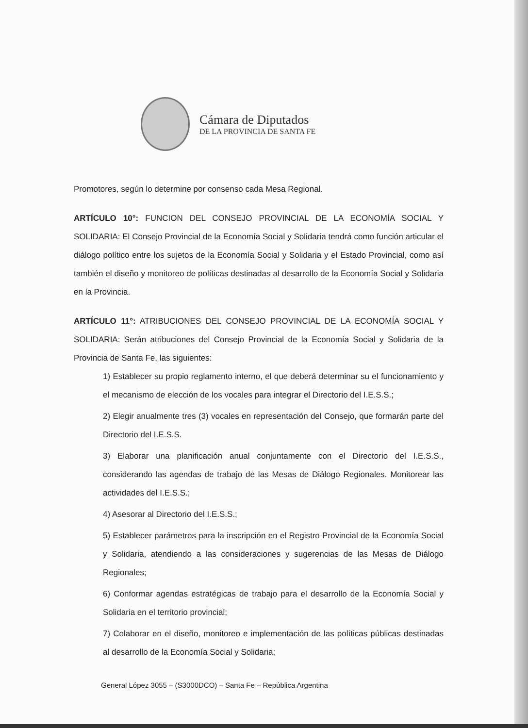Cámara de Diputados
DE LA PROVINCIA DE SANTA FE
Promotores, según lo determine por consenso cada Mesa Regional.
ARTÍCULO 10°: FUNCION DEL CONSEJO PROVINCIAL DE LA ECONOMÍA SOCIAL Y SOLIDARIA: El Consejo Provincial de la Economía Social y Solidaria tendrá como función articular el diálogo político entre los sujetos de la Economía Social y Solidaria y el Estado Provincial, como así también el diseño y monitoreo de políticas destinadas al desarrollo de la Economía Social y Solidaria en la Provincia.
ARTÍCULO 11°: ATRIBUCIONES DEL CONSEJO PROVINCIAL DE LA ECONOMÍA SOCIAL Y SOLIDARIA: Serán atribuciones del Consejo Provincial de la Economía Social y Solidaria de la Provincia de Santa Fe, las siguientes:
1) Establecer su propio reglamento interno, el que deberá determinar su el funcionamiento y el mecanismo de elección de los vocales para integrar el Directorio del I.E.S.S.;
2) Elegir anualmente tres (3) vocales en representación del Consejo, que formarán parte del Directorio del I.E.S.S.
3) Elaborar una planificación anual conjuntamente con el Directorio del I.E.S.S., considerando las agendas de trabajo de las Mesas de Diálogo Regionales. Monitorear las actividades del I.E.S.S.;
4) Asesorar al Directorio del I.E.S.S.;
5) Establecer parámetros para la inscripción en el Registro Provincial de la Economía Social y Solidaria, atendiendo a las consideraciones y sugerencias de las Mesas de Diálogo Regionales;
6) Conformar agendas estratégicas de trabajo para el desarrollo de la Economía Social y Solidaria en el territorio provincial;
7) Colaborar en el diseño, monitoreo e implementación de las políticas públicas destinadas al desarrollo de la Economía Social y Solidaria;
General López 3055 – (S3000DCO) – Santa Fe – República Argentina